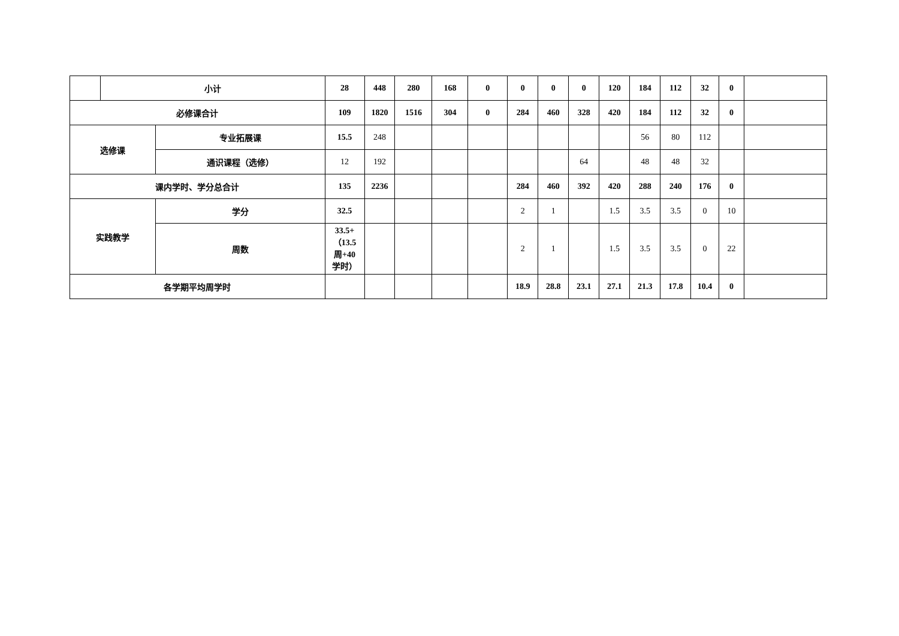| | 小计 | | 28 | 448 | 280 | 168 | 0 | 0 | 0 | 0 | 120 | 184 | 112 | 32 | 0 | |
| 必修课合计 | | | 109 | 1820 | 1516 | 304 | 0 | 284 | 460 | 328 | 420 | 184 | 112 | 32 | 0 | |
| 选修课 | | 专业拓展课 | 15.5 | 248 | | | | | | | | 56 | 80 | 112 | | |
| | | 通识课程（选修） | 12 | 192 | | | | | | 64 | | 48 | 48 | 32 | | |
| 课内学时、学分总合计 | | | 135 | 2236 | | | | 284 | 460 | 392 | 420 | 288 | 240 | 176 | 0 | |
| 实践教学 | | 学分 | 32.5 | | | | | 2 | 1 | | 1.5 | 3.5 | 3.5 | 0 | 10 | |
| | | 周数 | 33.5+ （13.5 周+40 学时） | | | | | 2 | 1 | | 1.5 | 3.5 | 3.5 | 0 | 22 | |
| 各学期平均周学时 | | | | | | | | 18.9 | 28.8 | 23.1 | 27.1 | 21.3 | 17.8 | 10.4 | 0 | |